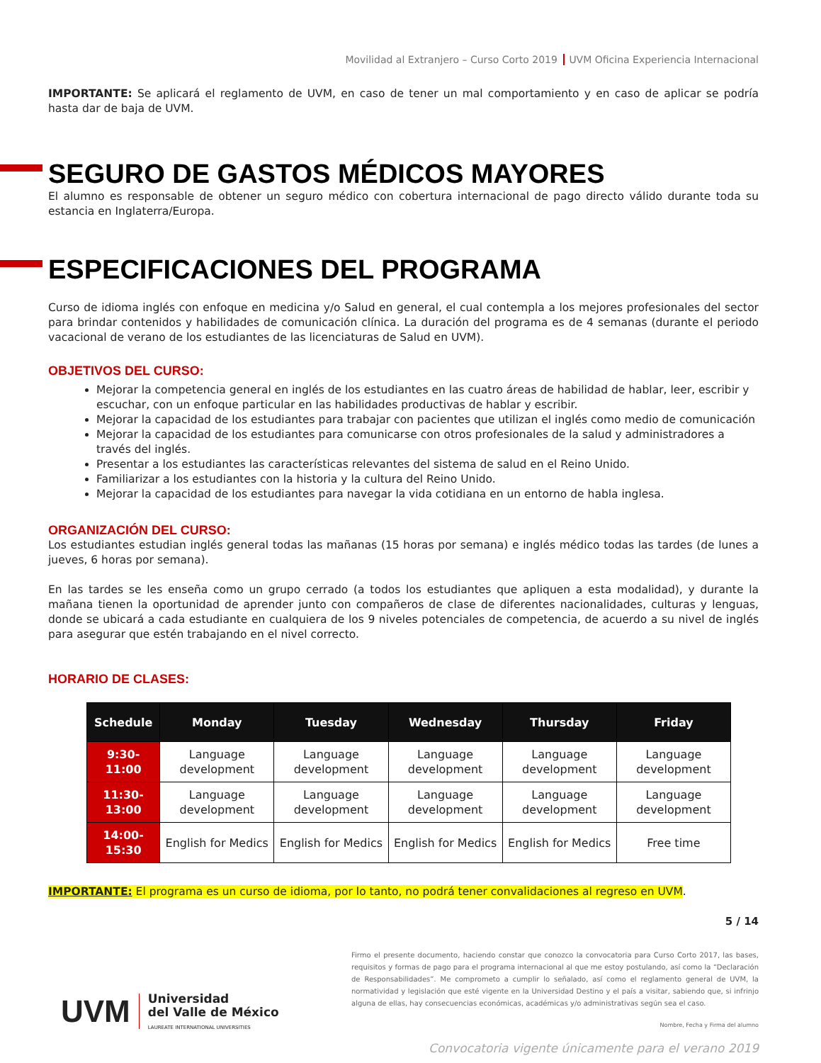Movilidad al Extranjero – Curso Corto 2019 UVM Oficina Experiencia Internacional
IMPORTANTE: Se aplicará el reglamento de UVM, en caso de tener un mal comportamiento y en caso de aplicar se podría hasta dar de baja de UVM.
SEGURO DE GASTOS MÉDICOS MAYORES
El alumno es responsable de obtener un seguro médico con cobertura internacional de pago directo válido durante toda su estancia en Inglaterra/Europa.
ESPECIFICACIONES DEL PROGRAMA
Curso de idioma inglés con enfoque en medicina y/o Salud en general, el cual contempla a los mejores profesionales del sector para brindar contenidos y habilidades de comunicación clínica. La duración del programa es de 4 semanas (durante el periodo vacacional de verano de los estudiantes de las licenciaturas de Salud en UVM).
OBJETIVOS DEL CURSO:
Mejorar la competencia general en inglés de los estudiantes en las cuatro áreas de habilidad de hablar, leer, escribir y escuchar, con un enfoque particular en las habilidades productivas de hablar y escribir.
Mejorar la capacidad de los estudiantes para trabajar con pacientes que utilizan el inglés como medio de comunicación
Mejorar la capacidad de los estudiantes para comunicarse con otros profesionales de la salud y administradores a través del inglés.
Presentar a los estudiantes las características relevantes del sistema de salud en el Reino Unido.
Familiarizar a los estudiantes con la historia y la cultura del Reino Unido.
Mejorar la capacidad de los estudiantes para navegar la vida cotidiana en un entorno de habla inglesa.
ORGANIZACIÓN DEL CURSO:
Los estudiantes estudian inglés general todas las mañanas (15 horas por semana) e inglés médico todas las tardes (de lunes a jueves, 6 horas por semana).
En las tardes se les enseña como un grupo cerrado (a todos los estudiantes que apliquen a esta modalidad), y durante la mañana tienen la oportunidad de aprender junto con compañeros de clase de diferentes nacionalidades, culturas y lenguas, donde se ubicará a cada estudiante en cualquiera de los 9 niveles potenciales de competencia, de acuerdo a su nivel de inglés para asegurar que estén trabajando en el nivel correcto.
HORARIO DE CLASES:
| Schedule | Monday | Tuesday | Wednesday | Thursday | Friday |
| --- | --- | --- | --- | --- | --- |
| 9:30-11:00 | Language development | Language development | Language development | Language development | Language development |
| 11:30-13:00 | Language development | Language development | Language development | Language development | Language development |
| 14:00-15:30 | English for Medics | English for Medics | English for Medics | English for Medics | Free time |
IMPORTANTE: El programa es un curso de idioma, por lo tanto, no podrá tener convalidaciones al regreso en UVM.
5 / 14
UVM
Universidad
del Valle de México
LAUREATE INTERNATIONAL UNIVERSITIES
Firmo el presente documento, haciendo constar que conozco la convocatoria para Curso Corto 2017, las bases, requisitos y formas de pago para el programa internacional al que me estoy postulando, así como la “Declaración de Responsabilidades”. Me comprometo a cumplir lo señalado, así como el reglamento general de UVM, la normatividad y legislación que esté vigente en la Universidad Destino y el país a visitar, sabiendo que, si infrinjo alguna de ellas, hay consecuencias económicas, académicas y/o administrativas según sea el caso.
Nombre, Fecha y Firma del alumno
Convocatoria vigente únicamente para el verano 2019